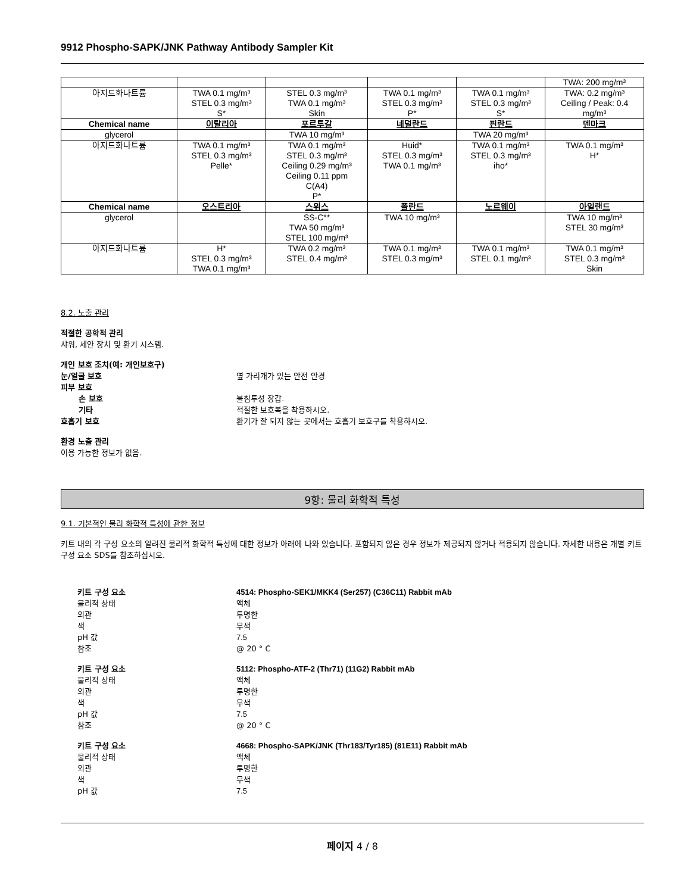9912 Phospho-SAPK/JNK Pathway Antibody Sampler Kit
| | | | | | TWA: 200 mg/m³ |
| 아지드화나트륨 | TWA 0.1 mg/m³ STEL 0.3 mg/m³ S* | STEL 0.3 mg/m³ TWA 0.1 mg/m³ Skin | TWA 0.1 mg/m³ STEL 0.3 mg/m³ P* | TWA 0.1 mg/m³ STEL 0.3 mg/m³ S* | TWA: 0.2 mg/m³ Ceiling / Peak: 0.4 mg/m³ |
| Chemical name | 이탈리아 | 포르투갈 | 네덜란드 | 핀란드 | 덴마크 |
| glycerol | | TWA 10 mg/m³ | | TWA 20 mg/m³ | |
| 아지드화나트륨 | TWA 0.1 mg/m³ STEL 0.3 mg/m³ Pelle* | TWA 0.1 mg/m³ STEL 0.3 mg/m³ Ceiling 0.29 mg/m³ Ceiling 0.11 ppm C(A4) P* | Huid* STEL 0.3 mg/m³ TWA 0.1 mg/m³ | TWA 0.1 mg/m³ STEL 0.3 mg/m³ iho* | TWA 0.1 mg/m³ H* |
| Chemical name | 오스트리아 | 스위스 | 폴란드 | 노르웨이 | 아일랜드 |
| glycerol | | SS-C** TWA 50 mg/m³ STEL 100 mg/m³ | TWA 10 mg/m³ | | TWA 10 mg/m³ STEL 30 mg/m³ |
| 아지드화나트륨 | H* STEL 0.3 mg/m³ TWA 0.1 mg/m³ | TWA 0.2 mg/m³ STEL 0.4 mg/m³ | TWA 0.1 mg/m³ STEL 0.3 mg/m³ | TWA 0.1 mg/m³ STEL 0.1 mg/m³ | TWA 0.1 mg/m³ STEL 0.3 mg/m³ Skin |
8.2. 노출 관리
적절한 공학적 관리
샤워, 세안 장치 및 환기 시스템.
개인 보호 조치(예: 개인보호구)
눈/얼굴 보호 옆 가리개가 있는 안전 안경
피부 보호
손 보호 불침투성 장갑.
기타 적절한 보호복을 착용하시오.
호흡기 보호 환기가 잘 되지 않는 곳에서는 호흡기 보호구를 착용하시오.
환경 노출 관리
이용 가능한 정보가 없음.
9항: 물리 화학적 특성
9.1. 기본적인 물리 화학적 특성에 관한 정보
키트 내의 각 구성 요소의 알려진 물리적 화학적 특성에 대한 정보가 아래에 나와 있습니다. 포함되지 않은 경우 정보가 제공되지 않거나 적용되지 않습니다. 자세한 내용은 개별 키트 구성 요소 SDS를 참조하십시오.
키트 구성 요소 4514: Phospho-SEK1/MKK4 (Ser257) (C36C11) Rabbit mAb
물리적 상태 액체
외관 투명한
색 무색
pH 값 7.5
참조 @ 20 ° C
키트 구성 요소 5112: Phospho-ATF-2 (Thr71) (11G2) Rabbit mAb
물리적 상태 액체
외관 투명한
색 무색
pH 값 7.5
참조 @ 20 ° C
키트 구성 요소 4668: Phospho-SAPK/JNK (Thr183/Tyr185) (81E11) Rabbit mAb
물리적 상태 액체
외관 투명한
색 무색
pH 값 7.5
페이지 4 / 8